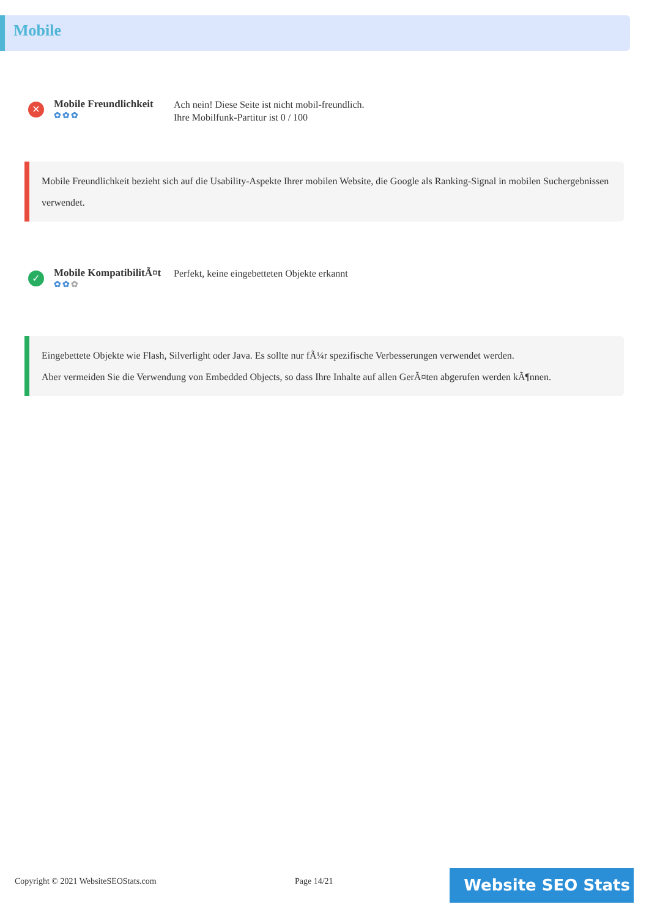Mobile
✕
Mobile Freundlichkeit
✿✿✿
Ach nein! Diese Seite ist nicht mobil-freundlich.
Ihre Mobilfunk-Partitur ist 0 / 100
Mobile Freundlichkeit bezieht sich auf die Usability-Aspekte Ihrer mobilen Website, die Google als Ranking-Signal in mobilen Suchergebnissen verwendet.
✓
Mobile KompatibilitÃ¤t
✿✿✿
Perfekt, keine eingebetteten Objekte erkannt
Eingebettete Objekte wie Flash, Silverlight oder Java. Es sollte nur fÃ¼r spezifische Verbesserungen verwendet werden.
Aber vermeiden Sie die Verwendung von Embedded Objects, so dass Ihre Inhalte auf allen GerÃ¤ten abgerufen werden kÃ¶nnen.
Copyright © 2021 WebsiteSEOStats.com
Page 14/21 Website SEO Stats